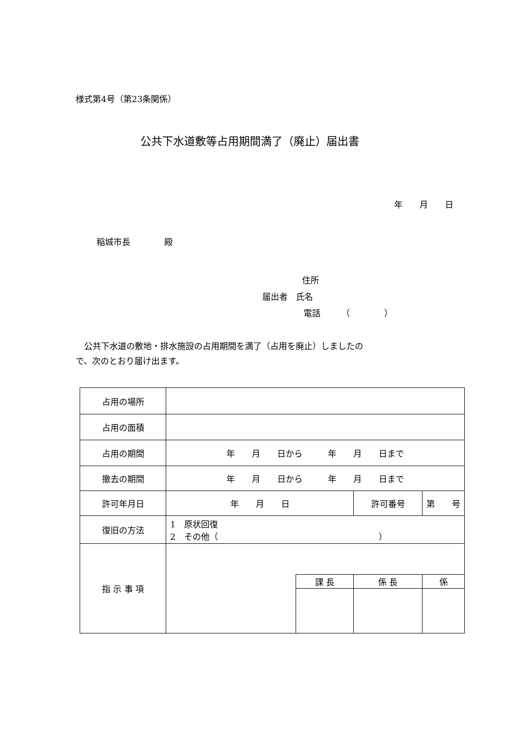様式第4号（第23条関係）
公共下水道敷等占用期間満了（廃止）届出書
年　　月　　日
稲城市長　　　　殿
住所
届出者　氏名
電話　　　（　　　　）
　公共下水道の敷地・排水施設の占用期間を満了（占用を廃止）しましたの
で、次のとおり届け出ます。
| 占用の場所 | | | | |
| 占用の面積 | | | | |
| 占用の期間 | 年 月 日から 年 月 日まで | | | |
| 撤去の期間 | 年 月 日から 年 月 日まで | | | |
| 許可年月日 | 年 月 日 | | 許可番号 | 第 号 |
| 復旧の方法 | 1 原状回復 2 その他（ ） | | | |
| 指 示 事 項 | | | | |
| | | 課 長 | 係 長 | 係 |